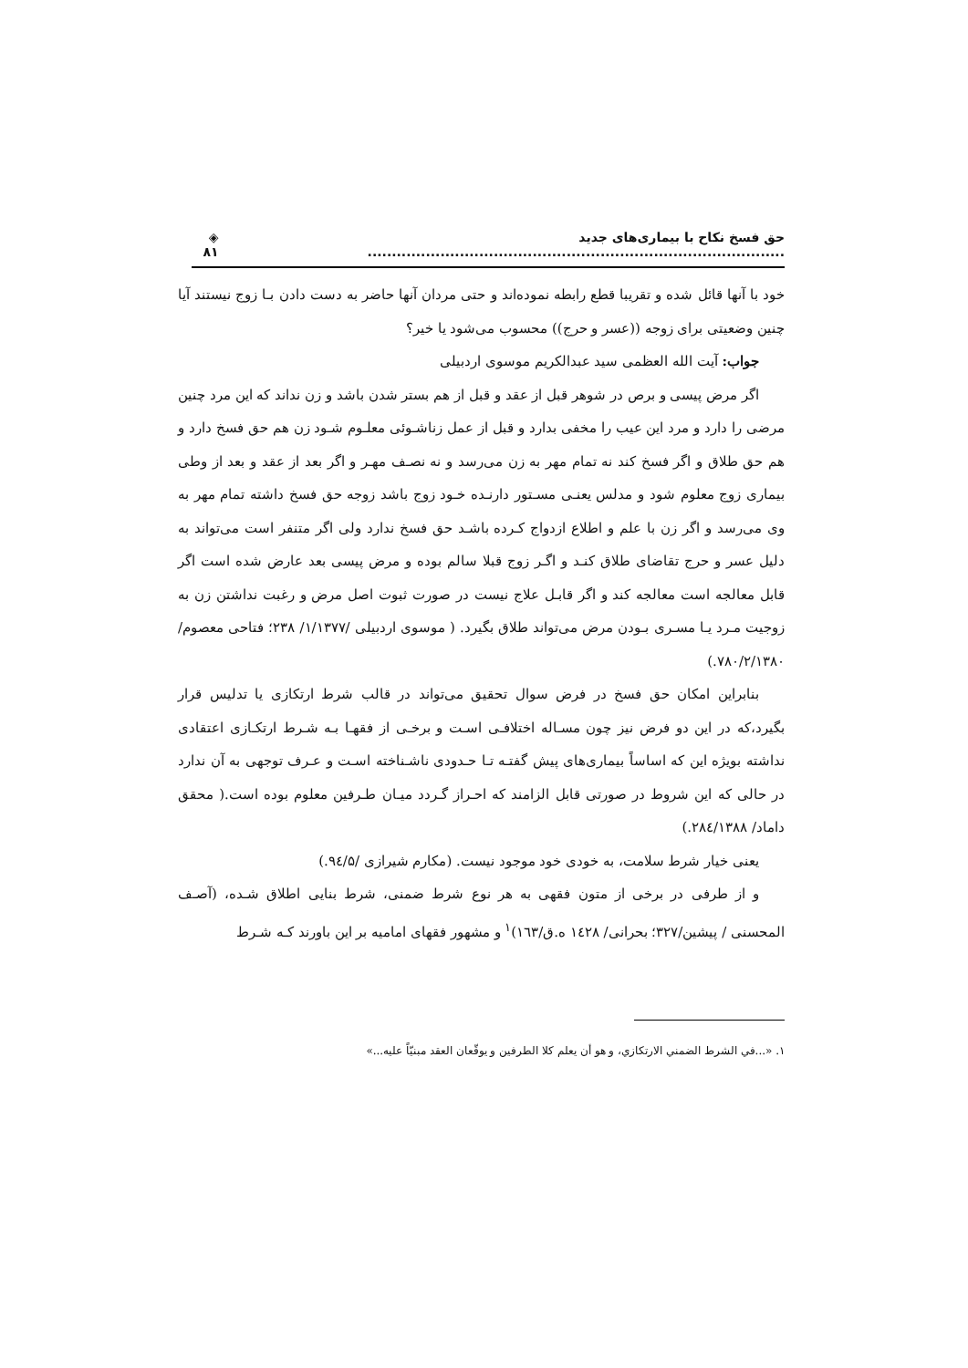حق فسخ نکاح با بیماری‌های جدید ...................................................................................... ◈ ۸۱
خود با آنها قائل شده و تقریبا قطع رابطه نموده‌اند و حتی مردان آنها حاضر به دست دادن بـا زوج نیستند آیا چنین وضعیتی برای زوجه ((عسر و حرج)) محسوب می‌شود یا خیر؟
جواب: آیت الله العظمی سید عبدالکریم موسوی اردبیلی
اگر مرض پیسی و برص در شوهر قبل از عقد و قبل از هم بستر شدن باشد و زن نداند که این مرد چنین مرضی را دارد و مرد این عیب را مخفی بدارد و قبل از عمل زناشـوئی معلـوم شـود زن هم حق فسخ دارد و هم حق طلاق و اگر فسخ کند نه تمام مهر به زن می‌رسد و نه نصـف مهـر و اگر بعد از عقد و بعد از وطی بیماری زوج معلوم شود و مدلس یعنـی مسـتور دارنـده خـود زوج باشد زوجه حق فسخ داشته تمام مهر به وی می‌رسد و اگر زن با علم و اطلاع ازدواج کـرده باشـد حق فسخ ندارد ولی اگر متنفر است می‌تواند به دلیل عسر و حرج تقاضای طلاق کنـد و اگـر زوج قبلا سالم بوده و مرض پیسی بعد عارض شده است اگر قابل معالجه است معالجه کند و اگر قابـل علاج نیست در صورت ثبوت اصل مرض و رغبت نداشتن زن به زوجیت مـرد یـا مسـری بـودن مرض می‌تواند طلاق بگیرد. ( موسوی اردبیلی /۱/۱۳۷۷/ ۲۳۸؛ فتاحی معصوم/۷۸۰/۲/۱۳۸۰.)
بنابراین امکان حق فسخ در فرض سوال تحقیق می‌تواند در قالب شرط ارتکازی یا تدلیس قرار بگیرد،که در این دو فرض نیز چون مسـاله اختلافـی اسـت و برخـی از فقهـا بـه شـرط ارتکـازی اعتقادی نداشته بویژه این که اساساً بیماری‌های پیش گفتـه تـا حـدودی ناشـناخته اسـت و عـرف توجهی به آن ندارد در حالی که این شروط در صورتی قابل الزامند که احـراز گـردد میـان طـرفین معلوم بوده است.( محقق داماد/ ۲۸٤/۱۳۸۸.)
یعنی خیار شرط سلامت، به خودی خود موجود نیست. (مکارم شیرازی /۹٤/۵.)
و از طرفی در برخی از متون فقهی به هر نوع شرط ضمنی، شرط بنایی اطلاق شـده، (آصـف المحسنی / پیشین/۳۲۷؛ بحرانی/ ١٤٢٨ ه.ق/١٦٣)<sup>۱</sup> و مشهور فقهای امامیه بر این باورند کـه شـرط
۱. «...في الشرط الضمني الارتكازي، و هو أن يعلم كلا الطرفين و يوقّعان العقد مبنيّاً عليه...»